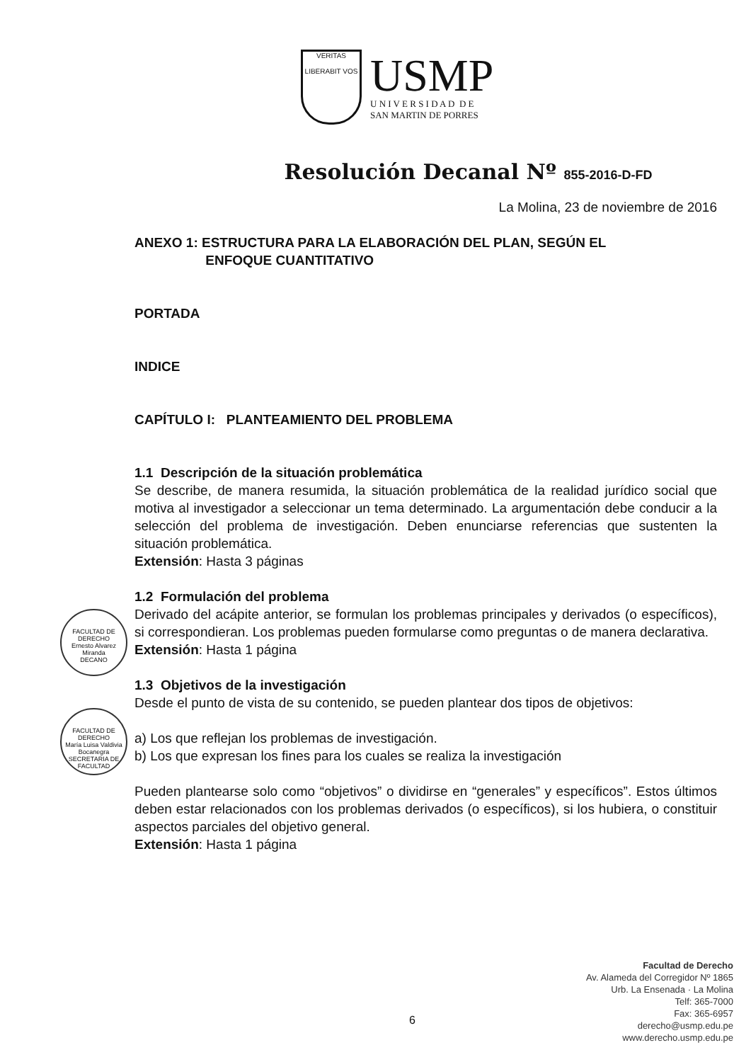VERITAS
LIBERABIT VOS
USMP
U N I V E R S I D A D D E
SAN MARTIN DE PORRES
Resolución Decanal Nº 855-2016-D-FD
La Molina, 23 de noviembre de 2016
ANEXO 1: ESTRUCTURA PARA LA ELABORACIÓN DEL PLAN, SEGÚN EL
ENFOQUE CUANTITATIVO
PORTADA
INDICE
CAPÍTULO I: PLANTEAMIENTO DEL PROBLEMA
1.1 Descripción de la situación problemática
Se describe, de manera resumida, la situación problemática de la realidad jurídico social que motiva al investigador a seleccionar un tema determinado. La argumentación debe conducir a la selección del problema de investigación. Deben enunciarse referencias que sustenten la situación problemática.
Extensión: Hasta 3 páginas
1.2 Formulación del problema
Derivado del acápite anterior, se formulan los problemas principales y derivados (o específicos), si correspondieran. Los problemas pueden formularse como preguntas o de manera declarativa.
Extensión: Hasta 1 página
1.3 Objetivos de la investigación
Desde el punto de vista de su contenido, se pueden plantear dos tipos de objetivos:
a) Los que reflejan los problemas de investigación.
b) Los que expresan los fines para los cuales se realiza la investigación
Pueden plantearse solo como “objetivos” o dividirse en “generales” y específicos”. Estos últimos deben estar relacionados con los problemas derivados (o específicos), si los hubiera, o constituir aspectos parciales del objetivo general.
Extensión: Hasta 1 página
FACULTAD DE DERECHO
Ernesto Alvarez Miranda
DECANO
FACULTAD DE DERECHO
María Luisa Valdivia Bocanegra
SECRETARIA DE FACULTAD
6
Facultad de Derecho
Av. Alameda del Corregidor Nº 1865
Urb. La Ensenada · La Molina
Telf: 365-7000
Fax: 365-6957
derecho@usmp.edu.pe
www.derecho.usmp.edu.pe